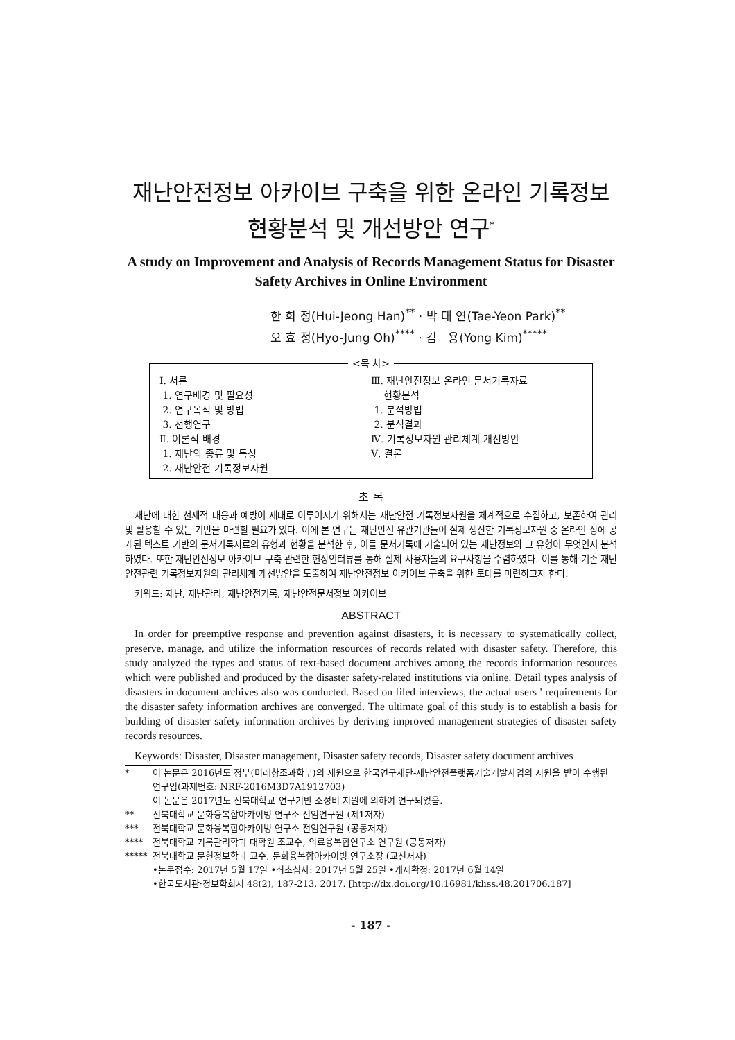재난안전정보 아카이브 구축을 위한 온라인 기록정보
현황분석 및 개선방안 연구<sup>*</sup>
A study on Improvement and Analysis of Records Management Status for Disaster
Safety Archives in Online Environment
한 희 정(Hui-Jeong Han)<sup>**</sup> · 박 태 연(Tae-Yeon Park)<sup>**</sup>
오 효 정(Hyo-Jung Oh)<sup>****</sup> · 김 용(Yong Kim)<sup>*****</sup>
<목 차>
Ⅰ. 서론
1. 연구배경 및 필요성
2. 연구목적 및 방법
3. 선행연구
Ⅱ. 이론적 배경
1. 재난의 종류 및 특성
2. 재난안전 기록정보자원
Ⅲ. 재난안전정보 온라인 문서기록자료
현황분석
1. 분석방법
2. 분석결과
Ⅳ. 기록정보자원 관리체계 개선방안
Ⅴ. 결론
초 록
재난에 대한 선제적 대응과 예방이 제대로 이루어지기 위해서는 재난안전 기록정보자원을 체계적으로 수집하고, 보존하여 관리 및 활용할 수 있는 기반을 마련할 필요가 있다. 이에 본 연구는 재난안전 유관기관들이 실제 생산한 기록정보자원 중 온라인 상에 공개된 텍스트 기반의 문서기록자료의 유형과 현황을 분석한 후, 이들 문서기록에 기술되어 있는 재난정보와 그 유형이 무엇인지 분석하였다. 또한 재난안전정보 아카이브 구축 관련한 현장인터뷰를 통해 실제 사용자들의 요구사항을 수렴하였다. 이를 통해 기존 재난안전관련 기록정보자원의 관리체계 개선방안을 도출하여 재난안전정보 아카이브 구축을 위한 토대를 마련하고자 한다.
키워드: 재난, 재난관리, 재난안전기록, 재난안전문서정보 아카이브
ABSTRACT
In order for preemptive response and prevention against disasters, it is necessary to systematically collect, preserve, manage, and utilize the information resources of records related with disaster safety. Therefore, this study analyzed the types and status of text-based document archives among the records information resources which were published and produced by the disaster safety-related institutions via online. Detail types analysis of disasters in document archives also was conducted. Based on filed interviews, the actual users ' requirements for the disaster safety information archives are converged. The ultimate goal of this study is to establish a basis for building of disaster safety information archives by deriving improved management strategies of disaster safety records resources.
Keywords: Disaster, Disaster management, Disaster safety records, Disaster safety document archives
* 이 논문은 2016년도 정부(미래창조과학부)의 재원으로 한국연구재단-재난안전플랫폼기술개발사업의 지원을 받아 수행된 연구임(과제번호: NRF-2016M3D7A1912703)
이 논문은 2017년도 전북대학교 연구기반 조성비 지원에 의하여 연구되었음.
** 전북대학교 문화융복합아카이빙 연구소 전임연구원 (제1저자)
*** 전북대학교 문화융복합아카이빙 연구소 전임연구원 (공동저자)
**** 전북대학교 기록관리학과 대학원 조교수, 의료융복합연구소 연구원 (공동저자)
***** 전북대학교 문헌정보학과 교수, 문화융복합아카이빙 연구소장 (교신저자)
•논문접수: 2017년 5월 17일 •최초심사: 2017년 5월 25일 •게재확정: 2017년 6월 14일
•한국도서관·정보학회지 48(2), 187-213, 2017. [http://dx.doi.org/10.16981/kliss.48.201706.187]
- 187 -